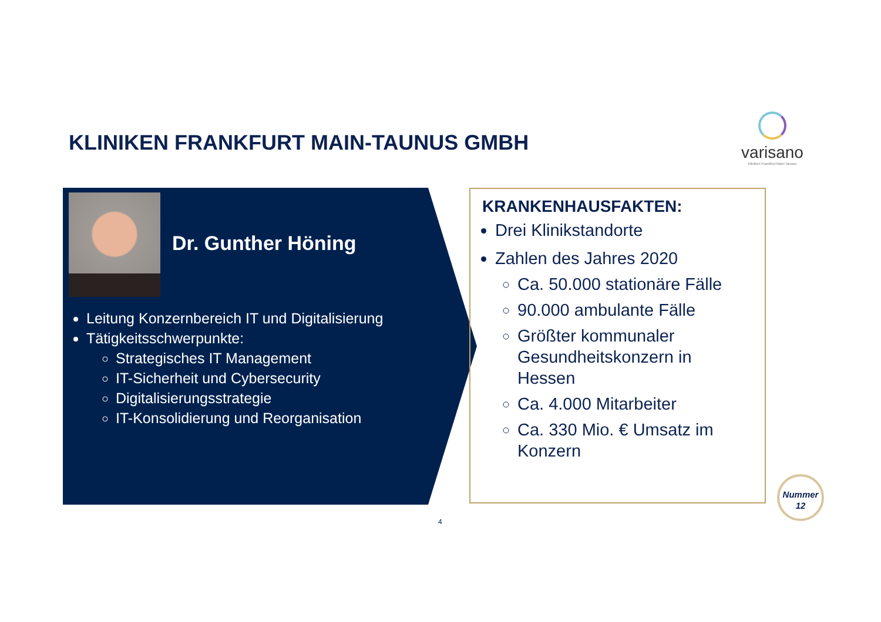KLINIKEN FRANKFURT MAIN-TAUNUS GMBH
varisano
Kliniken Frankfurt Main-Taunus
Dr. Gunther Höning
Leitung Konzernbereich IT und Digitalisierung
Tätigkeitsschwerpunkte:
Strategisches IT Management
IT-Sicherheit und Cybersecurity
Digitalisierungsstrategie
IT-Konsolidierung und Reorganisation
KRANKENHAUSFAKTEN:
Drei Klinikstandorte
Zahlen des Jahres 2020
Ca. 50.000 stationäre Fälle
90.000 ambulante Fälle
Größter kommunaler Gesundheitskonzern in Hessen
Ca. 4.000 Mitarbeiter
Ca. 330 Mio. € Umsatz im Konzern
Nummer
12
4